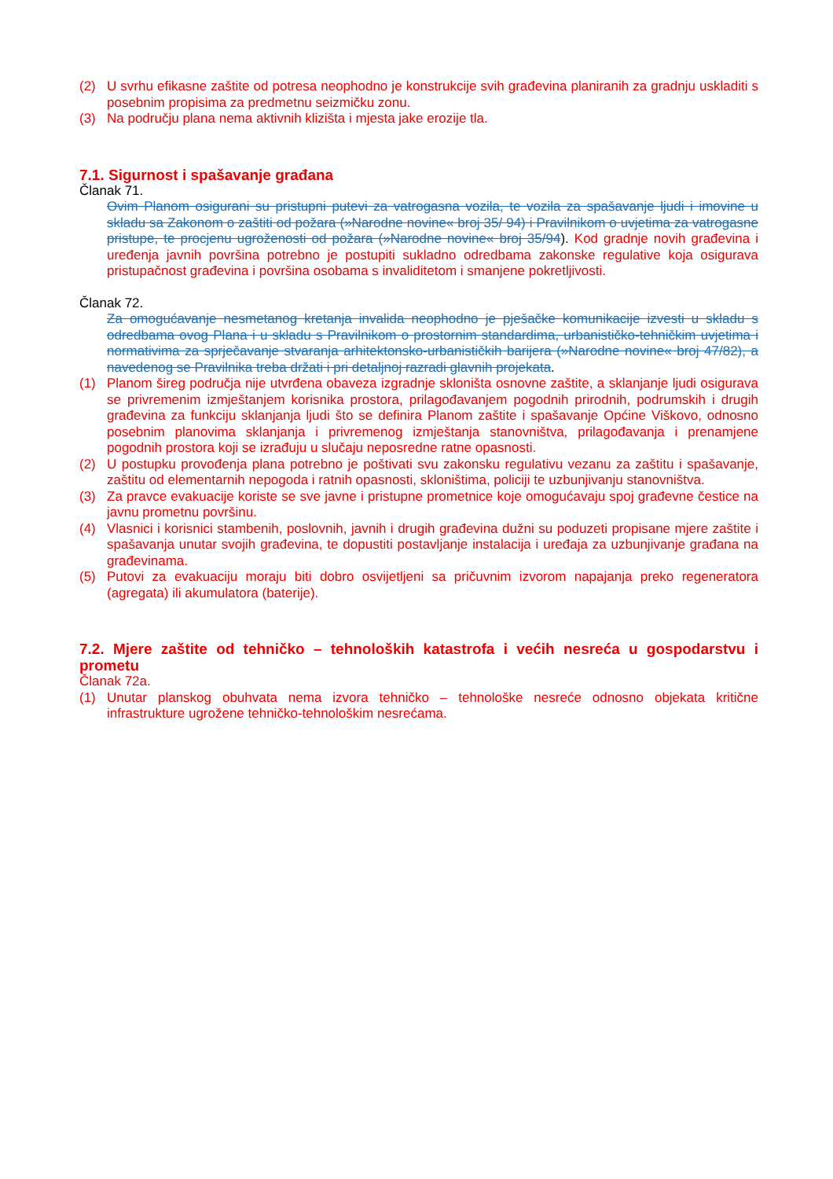(2) U svrhu efikasne zaštite od potresa neophodno je konstrukcije svih građevina planiranih za gradnju uskladiti s posebnim propisima za predmetnu seizmičku zonu.
(3) Na području plana nema aktivnih klizišta i mjesta jake erozije tla.
7.1. Sigurnost i spašavanje građana
Članak 71.
Ovim Planom osigurani su pristupni putevi za vatrogasna vozila, te vozila za spašavanje ljudi i imovine u skladu sa Zakonom o zaštiti od požara (»Narodne novine« broj 35/ 94) i Pravilnikom o uvjetima za vatrogasne pristupe, te procjenu ugroženosti od požara (»Narodne novine« broj 35/94). Kod gradnje novih građevina i uređenja javnih površina potrebno je postupiti sukladno odredbama zakonske regulative koja osigurava pristupačnost građevina i površina osobama s invaliditetom i smanjene pokretljivosti.
Članak 72.
Za omogućavanje nesmetanog kretanja invalida neophodno je pješačke komunikacije izvesti u skladu s odredbama ovog Plana i u skladu s Pravilnikom o prostornim standardima, urbanističko-tehničkim uvjetima i normativima za sprječavanje stvaranja arhitektonsko-urbanističkih barijera (»Narodne novine« broj 47/82), a navedenog se Pravilnika treba držati i pri detaljnoj razradi glavnih projekata.
(1) Planom šireg područja nije utvrđena obaveza izgradnje skloništa osnovne zaštite, a sklanjanje ljudi osigurava se privremenim izmještanjem korisnika prostora, prilagođavanjem pogodnih prirodnih, podrumskih i drugih građevina za funkciju sklanjanja ljudi što se definira Planom zaštite i spašavanje Općine Viškovo, odnosno posebnim planovima sklanjanja i privremenog izmještanja stanovništva, prilagođavanja i prenamjene pogodnih prostora koji se izrađuju u slučaju neposredne ratne opasnosti.
(2) U postupku provođenja plana potrebno je poštivati svu zakonsku regulativu vezanu za zaštitu i spašavanje, zaštitu od elementarnih nepogoda i ratnih opasnosti, skloništima, policiji te uzbunjivanju stanovništva.
(3) Za pravce evakuacije koriste se sve javne i pristupne prometnice koje omogućavaju spoj građevne čestice na javnu prometnu površinu.
(4) Vlasnici i korisnici stambenih, poslovnih, javnih i drugih građevina dužni su poduzeti propisane mjere zaštite i spašavanja unutar svojih građevina, te dopustiti postavljanje instalacija i uređaja za uzbunjivanje građana na građevinama.
(5) Putovi za evakuaciju moraju biti dobro osvijetljeni sa pričuvnim izvorom napajanja preko regeneratora (agregata) ili akumulatora (baterije).
7.2. Mjere zaštite od tehničko – tehnoloških katastrofa i većih nesreća u gospodarstvu i prometu
Članak 72a.
(1) Unutar planskog obuhvata nema izvora tehničko – tehnološke nesreće odnosno objekata kritične infrastrukture ugrožene tehničko-tehnološkim nesrećama.